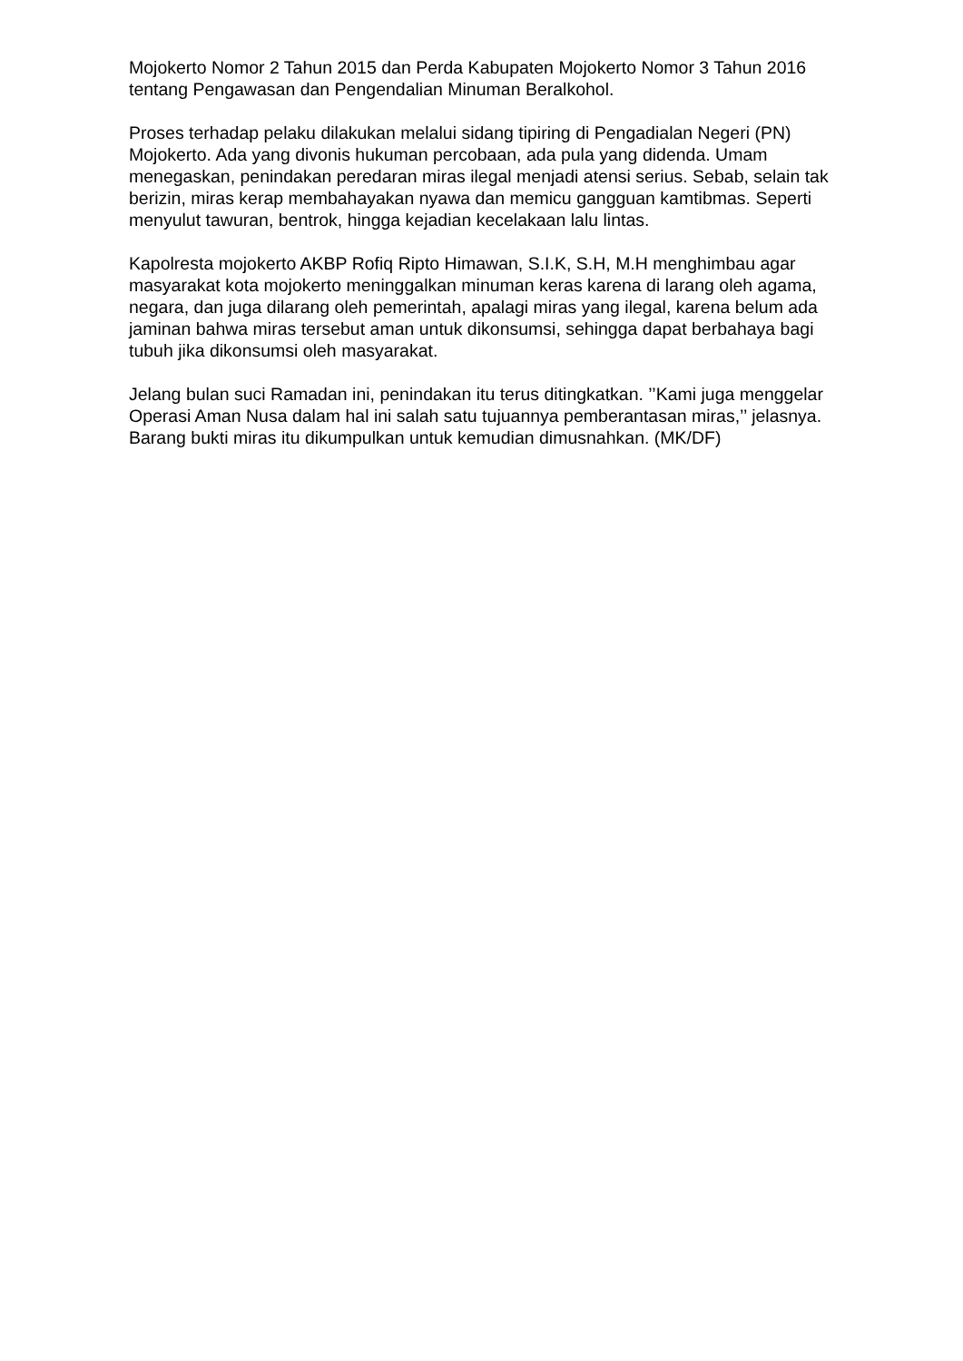Mojokerto Nomor 2 Tahun 2015 dan Perda Kabupaten Mojokerto Nomor 3 Tahun 2016 tentang Pengawasan dan Pengendalian Minuman Beralkohol.
Proses terhadap pelaku dilakukan melalui sidang tipiring di Pengadialan Negeri (PN) Mojokerto. Ada yang divonis hukuman percobaan, ada pula yang didenda. Umam menegaskan, penindakan peredaran miras ilegal menjadi atensi serius. Sebab, selain tak berizin, miras kerap membahayakan nyawa dan memicu gangguan kamtibmas. Seperti menyulut tawuran, bentrok, hingga kejadian kecelakaan lalu lintas.
Kapolresta mojokerto AKBP Rofiq Ripto Himawan, S.I.K, S.H, M.H menghimbau agar masyarakat kota mojokerto meninggalkan minuman keras karena di larang oleh agama, negara, dan juga dilarang oleh pemerintah, apalagi miras yang ilegal, karena belum ada jaminan bahwa miras tersebut aman untuk dikonsumsi, sehingga dapat berbahaya bagi tubuh jika dikonsumsi oleh masyarakat.
Jelang bulan suci Ramadan ini, penindakan itu terus ditingkatkan. ’’Kami juga menggelar Operasi Aman Nusa dalam hal ini salah satu tujuannya pemberantasan miras,’’ jelasnya. Barang bukti miras itu dikumpulkan untuk kemudian dimusnahkan. (MK/DF)